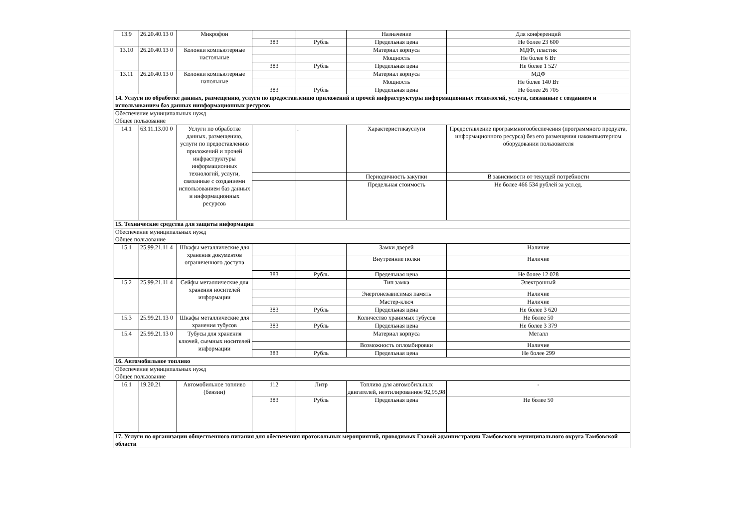| 13.9 | 26.20.40.13 0 | Микрофон | | | Назначение | Для конференций |
| | | | 383 | Рубль | Предельная цена | Не более 23 600 |
| 13.10 | 26.20.40.13 0 | Колонки компьютерные настольные | | | Материал корпуса | МДФ, пластик |
| | | | | | Мощность | Не более 6 Вт |
| | | | 383 | Рубль | Предельная цена | Не более 1 527 |
| 13.11 | 26.20.40.13 0 | Колонки компьютерные напольные | | | Материал корпуса | МДФ |
| | | | | | Мощность | Не более 140 Вт |
| | | | 383 | Рубль | Предельная цена | Не более 26 705 |
| 14. Услуги по обработке данных, размещению, услуги по предоставлению приложений и прочей инфраструктуры информационных технологий, услуги, связанные с созданием и использованием баз данных иинформационных ресурсов | | | | | | |
| Обеспечение муниципальных нужд Общее пользование | | | | | | |
| 14.1 | 63.11.13.00 0 | Услуги по обработке данных, размещению, услуги по предоставлению приложений и прочей инфраструктуры информационных технологий, услуги, связанные с созданиеми использованием баз данных и информационных ресурсов | | . | Характеристикауслуги | Предоставление программногообеспечения (программного продукта, информационного ресурса) без его размещения накомпьютерном оборудовании пользователя |
| | | | | | Периодичность закупки | В зависимости от текущей потребности |
| | | | | | Предельная стоимость | Не более 466 534 рублей за усл.ед. |
| 15. Технические средства для защиты информации | | | | | | |
| Обеспечение муниципальных нужд Общее пользование | | | | | | |
| 15.1 | 25.99.21.11 4 | Шкафы металлические для хранения документов ограниченного доступа | | | Замки дверей | Наличие |
| | | | | | Внутренние полки | Наличие |
| | | | 383 | Рубль | Предельная цена | Не более 12 028 |
| 15.2 | 25.99.21.11 4 | Сейфы металлические для хранения носителей информации | | | Тип замка | Электронный |
| | | | | | Энергонезависимая память | Наличие |
| | | | | | Мастер-ключ | Наличие |
| | | | 383 | Рубль | Предельная цена | Не более 3 620 |
| 15.3 | 25.99.21.13 0 | Шкафы металлические для хранения тубусов | | | Количество хранимых тубусов | Не более 50 |
| | | | 383 | Рубль | Предельная цена | Не более 3 379 |
| 15.4 | 25.99.21.13 0 | Тубусы для хранения ключей, сьемных носителей информации | | | Материал корпуса | Металл |
| | | | | | Возможность опломбировки | Наличие |
| | | | 383 | Рубль | Предельная цена | Не более 299 |
| 16. Автомобильное топливо | | | | | | |
| Обеспечение муниципальных нужд Общее пользование | | | | | | |
| 16.1 | 19.20.21 | Автомобильное топливо (бензин) | 112 | Литр | Топливо для автомобильных двигателей, неэтилированное 92,95,98 | - |
| | | | 383 | Рубль | Предельная цена | Не более 50 |
| 17. Услуги по организации общественного питания для обеспечения протокольных мероприятий, проводимых Главой администрации Тамбовского муниципального округа Тамбовской области | | | | | | |